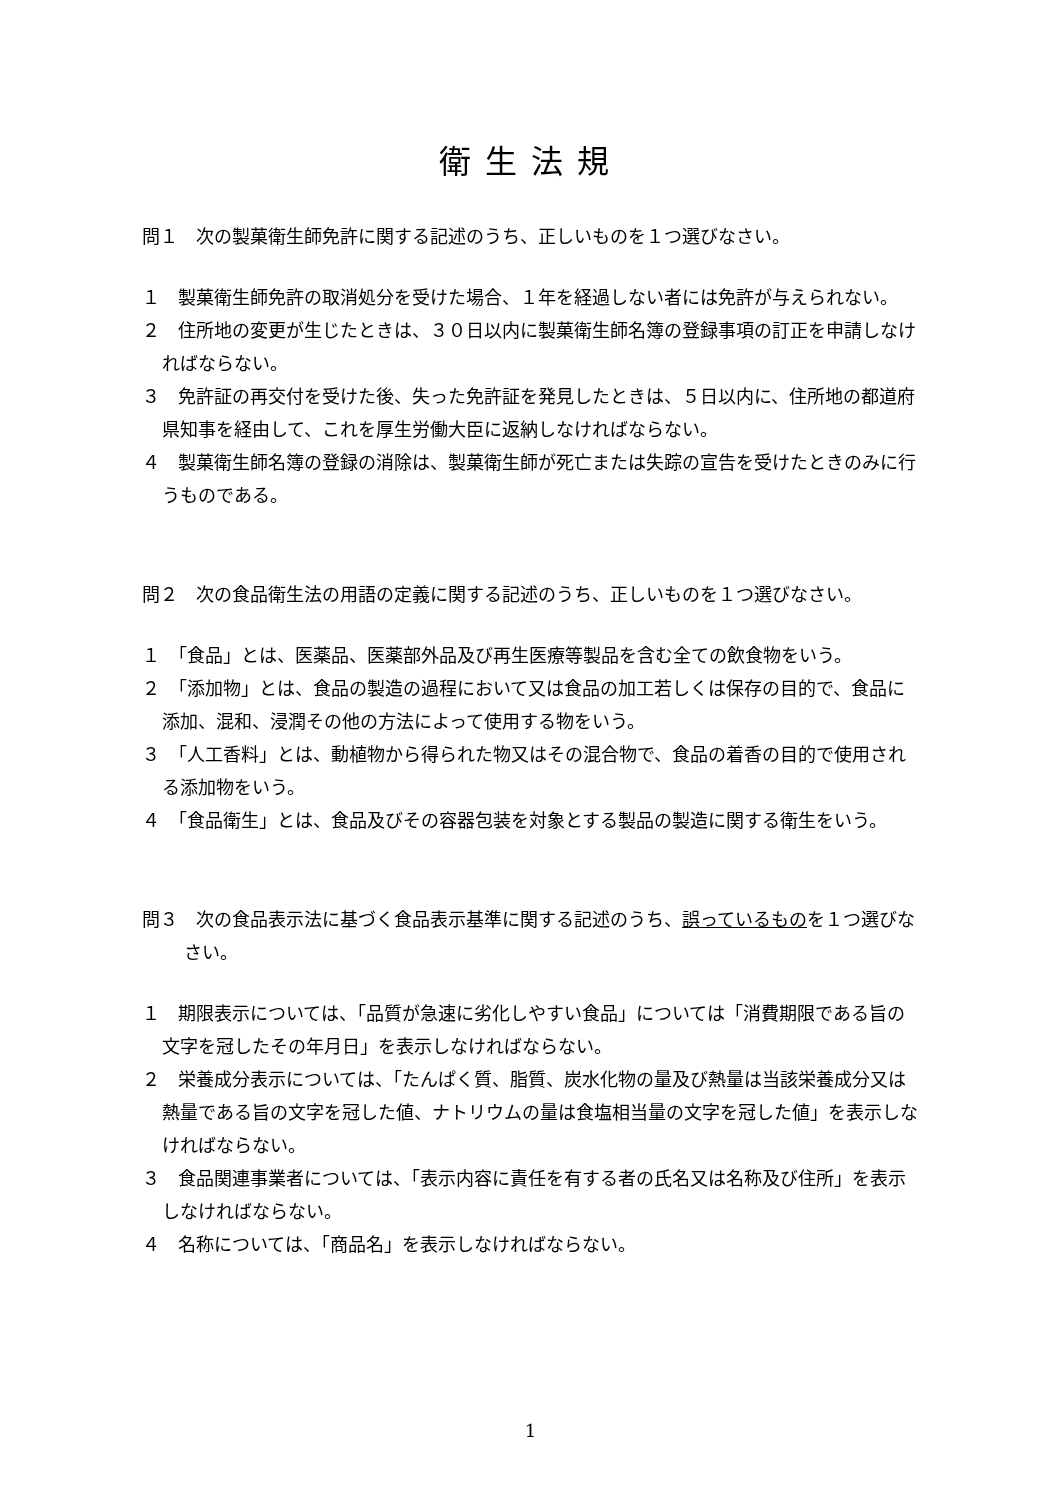衛生法規
問１　次の製菓衛生師免許に関する記述のうち、正しいものを１つ選びなさい。
１　製菓衛生師免許の取消処分を受けた場合、１年を経過しない者には免許が与えられない。
２　住所地の変更が生じたときは、３０日以内に製菓衛生師名簿の登録事項の訂正を申請しなければならない。
３　免許証の再交付を受けた後、失った免許証を発見したときは、５日以内に、住所地の都道府県知事を経由して、これを厚生労働大臣に返納しなければならない。
４　製菓衛生師名簿の登録の消除は、製菓衛生師が死亡または失踪の宣告を受けたときのみに行うものである。
問２　次の食品衛生法の用語の定義に関する記述のうち、正しいものを１つ選びなさい。
１　「食品」とは、医薬品、医薬部外品及び再生医療等製品を含む全ての飲食物をいう。
２　「添加物」とは、食品の製造の過程において又は食品の加工若しくは保存の目的で、食品に添加、混和、浸潤その他の方法によって使用する物をいう。
３　「人工香料」とは、動植物から得られた物又はその混合物で、食品の着香の目的で使用される添加物をいう。
４　「食品衛生」とは、食品及びその容器包装を対象とする製品の製造に関する衛生をいう。
問３　次の食品表示法に基づく食品表示基準に関する記述のうち、誤っているものを１つ選びなさい。
１　期限表示については、「品質が急速に劣化しやすい食品」については「消費期限である旨の文字を冠したその年月日」を表示しなければならない。
２　栄養成分表示については、「たんぱく質、脂質、炭水化物の量及び熱量は当該栄養成分又は熱量である旨の文字を冠した値、ナトリウムの量は食塩相当量の文字を冠した値」を表示しなければならない。
３　食品関連事業者については、「表示内容に責任を有する者の氏名又は名称及び住所」を表示しなければならない。
４　名称については、「商品名」を表示しなければならない。
1